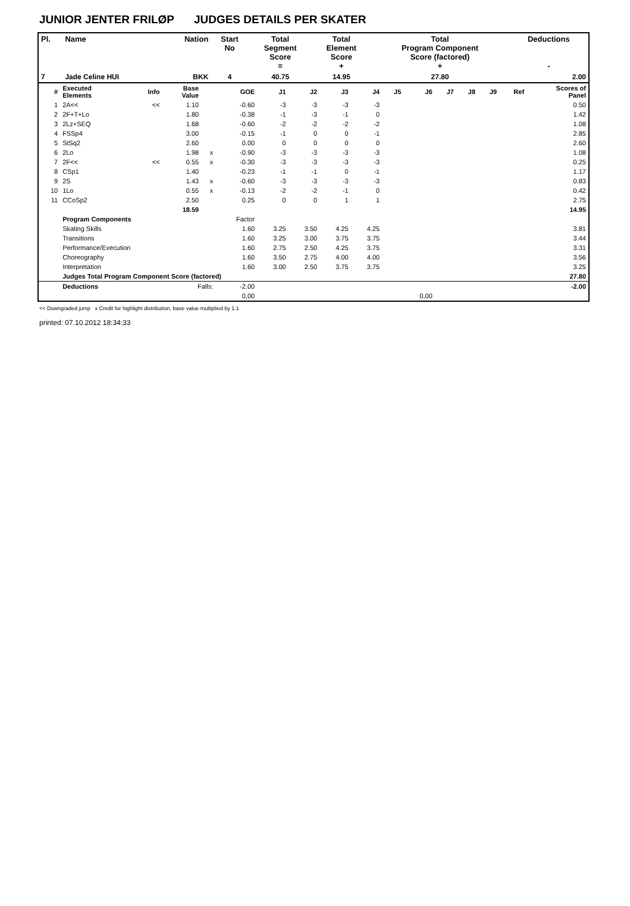JUNIOR JENTER FRILØP JUDGES DETAILS PER SKATER
| Pl. | Name | Nation | Start No | Total Segment Score = | Total Element Score + | Total Program Component Score (factored) + | Deductions - |
| --- | --- | --- | --- | --- | --- | --- | --- |
| 7 | Jade Celine HUI | BKK | 4 | 40.75 | 14.95 | 27.80 | 2.00 |
| # | Executed Elements | Info | Base Value | | GOE | J1 | J2 | J3 | J4 | J5 | J6 | J7 | J8 | J9 | Ref | Scores of Panel |
| --- | --- | --- | --- | --- | --- | --- | --- | --- | --- | --- | --- | --- | --- | --- | --- | --- |
| 1 | 2A<< | << | 1.10 | | -0.60 | -3 | -3 | -3 | -3 | | | | | | | 0.50 |
| 2 | 2F+T+Lo | | 1.80 | | -0.38 | -1 | -3 | -1 | 0 | | | | | | | 1.42 |
| 3 | 2Lz+SEQ | | 1.68 | | -0.60 | -2 | -2 | -2 | -2 | | | | | | | 1.08 |
| 4 | FSSp4 | | 3.00 | | -0.15 | -1 | 0 | 0 | -1 | | | | | | | 2.85 |
| 5 | StSq2 | | 2.60 | | 0.00 | 0 | 0 | 0 | 0 | | | | | | | 2.60 |
| 6 | 2Lo | | 1.98 | x | -0.90 | -3 | -3 | -3 | -3 | | | | | | | 1.08 |
| 7 | 2F<< | << | 0.55 | x | -0.30 | -3 | -3 | -3 | -3 | | | | | | | 0.25 |
| 8 | CSp1 | | 1.40 | | -0.23 | -1 | -1 | 0 | -1 | | | | | | | 1.17 |
| 9 | 2S | | 1.43 | x | -0.60 | -3 | -3 | -3 | -3 | | | | | | | 0.83 |
| 10 | 1Lo | | 0.55 | x | -0.13 | -2 | -2 | -1 | 0 | | | | | | | 0.42 |
| 11 | CCoSp2 | | 2.50 | | 0.25 | 0 | 0 | 1 | 1 | | | | | | | 2.75 |
| | | | 18.59 | | | | | | | | | | | | | 14.95 |
| | Program Components | | | | Factor | | | | | | | | | | | |
| | Skating Skills | | | | 1.60 | 3.25 | 3.50 | 4.25 | 4.25 | | | | | | | 3.81 |
| | Transitions | | | | 1.60 | 3.25 | 3.00 | 3.75 | 3.75 | | | | | | | 3.44 |
| | Performance/Execution | | | | 1.60 | 2.75 | 2.50 | 4.25 | 3.75 | | | | | | | 3.31 |
| | Choreography | | | | 1.60 | 3.50 | 2.75 | 4.00 | 4.00 | | | | | | | 3.56 |
| | Interpretation | | | | 1.60 | 3.00 | 2.50 | 3.75 | 3.75 | | | | | | | 3.25 |
| | Judges Total Program Component Score (factored) | | | | | | | | | | | | | | | 27.80 |
| | Deductions | Falls: | | | -2.00 | | | | | | | | | | | -2.00 |
| | | | | | 0,00 | | | | | | 0,00 | | | | | |
<< Downgraded jump x Credit for highlight distribution, base value multiplied by 1.1
printed: 07.10.2012 18:34:33